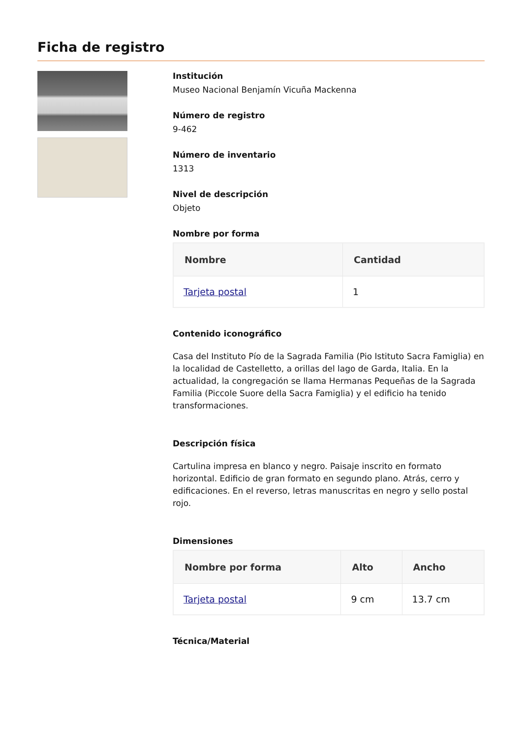Ficha de registro
Institución
Museo Nacional Benjamín Vicuña Mackenna
Número de registro
9-462
Número de inventario
1313
Nivel de descripción
Objeto
Nombre por forma
| Nombre | Cantidad |
| --- | --- |
| Tarjeta postal | 1 |
Contenido iconográfico
Casa del Instituto Pío de la Sagrada Familia (Pio Istituto Sacra Famiglia) en la localidad de Castelletto, a orillas del lago de Garda, Italia. En la actualidad, la congregación se llama Hermanas Pequeñas de la Sagrada Familia (Piccole Suore della Sacra Famiglia) y el edificio ha tenido transformaciones.
Descripción física
Cartulina impresa en blanco y negro. Paisaje inscrito en formato horizontal. Edificio de gran formato en segundo plano. Atrás, cerro y edificaciones. En el reverso, letras manuscritas en negro y sello postal rojo.
Dimensiones
| Nombre por forma | Alto | Ancho |
| --- | --- | --- |
| Tarjeta postal | 9 cm | 13.7 cm |
Técnica/Material